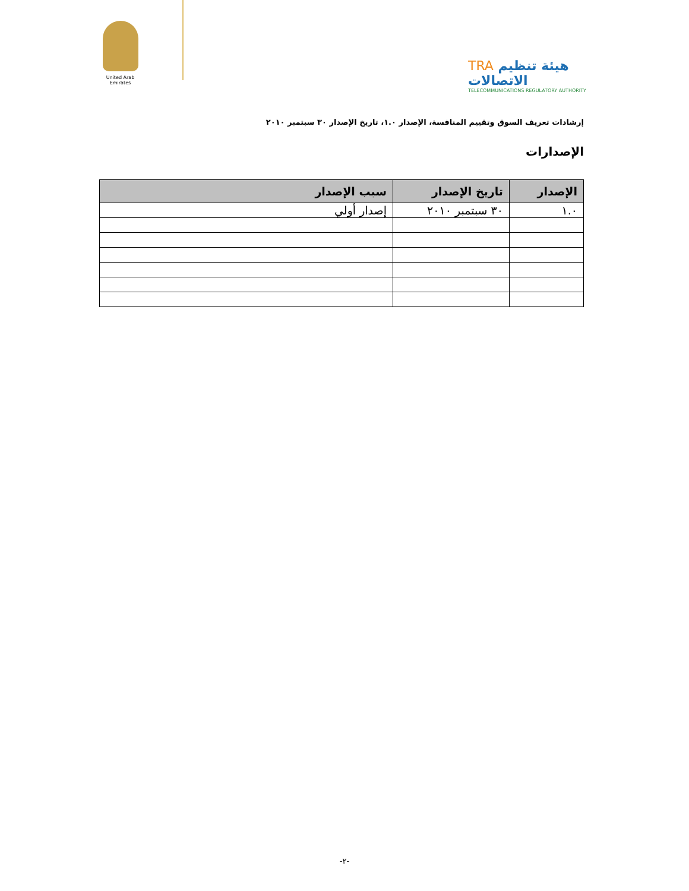United Arab Emirates
TRA هيئة تنظيم الاتصالات
TELECOMMUNICATIONS REGULATORY AUTHORITY
إرشادات تعريف السوق وتقييم المنافسة، الإصدار ١.٠، تاريخ الإصدار ٣٠ سبتمبر ٢٠١٠
الإصدارات
| الإصدار | تاريخ الإصدار | سبب الإصدار |
| --- | --- | --- |
| ١.٠ | ٣٠ سبتمبر ٢٠١٠ | إصدار أولي |
-٢-